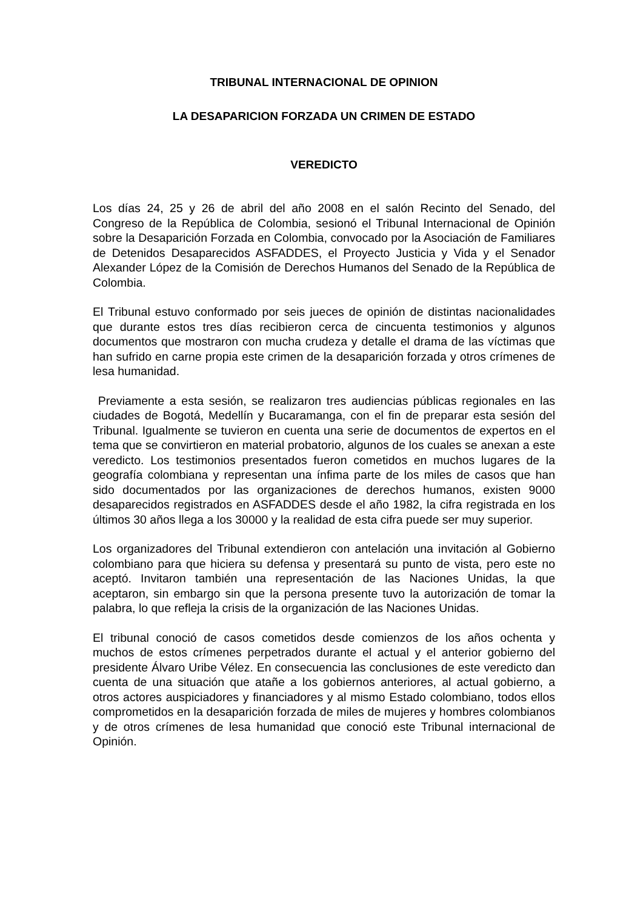TRIBUNAL INTERNACIONAL DE OPINION
LA DESAPARICION FORZADA UN CRIMEN DE ESTADO
VEREDICTO
Los días 24, 25 y 26 de abril del año 2008 en el salón Recinto del Senado, del Congreso de la República de Colombia, sesionó el Tribunal Internacional de Opinión sobre la Desaparición Forzada en Colombia, convocado por la Asociación de Familiares de Detenidos Desaparecidos ASFADDES, el Proyecto Justicia y Vida y el Senador Alexander López de la Comisión de Derechos Humanos del Senado de la República de Colombia.
El Tribunal estuvo conformado por seis jueces de opinión de distintas nacionalidades que durante estos tres días recibieron cerca de cincuenta testimonios y algunos documentos que mostraron con mucha crudeza y detalle el drama de las víctimas que han sufrido en carne propia este crimen de la desaparición forzada y otros crímenes de lesa humanidad.
Previamente a esta sesión, se realizaron tres audiencias públicas regionales en las ciudades de Bogotá, Medellín y Bucaramanga, con el fin de preparar esta sesión del Tribunal. Igualmente se tuvieron en cuenta una serie de documentos de expertos en el tema que se convirtieron en material probatorio, algunos de los cuales se anexan a este veredicto. Los testimonios presentados fueron cometidos en muchos lugares de la geografía colombiana y representan una ínfima parte de los miles de casos que han sido documentados por las organizaciones de derechos humanos, existen 9000 desaparecidos registrados en ASFADDES desde el año 1982, la cifra registrada en los últimos 30 años llega a los 30000 y la realidad de esta cifra puede ser muy superior.
Los organizadores del Tribunal extendieron con antelación una invitación al Gobierno colombiano para que hiciera su defensa y presentará su punto de vista, pero este no aceptó. Invitaron también una representación de las Naciones Unidas, la que aceptaron, sin embargo sin que la persona presente tuvo la autorización de tomar la palabra, lo que refleja la crisis de la organización de las Naciones Unidas.
El tribunal conoció de casos cometidos desde comienzos de los años ochenta y muchos de estos crímenes perpetrados durante el actual y el anterior gobierno del presidente Álvaro Uribe Vélez. En consecuencia las conclusiones de este veredicto dan cuenta de una situación que atañe a los gobiernos anteriores, al actual gobierno, a otros actores auspiciadores y financiadores y al mismo Estado colombiano, todos ellos comprometidos en la desaparición forzada de miles de mujeres y hombres colombianos y de otros crímenes de lesa humanidad que conoció este Tribunal internacional de Opinión.